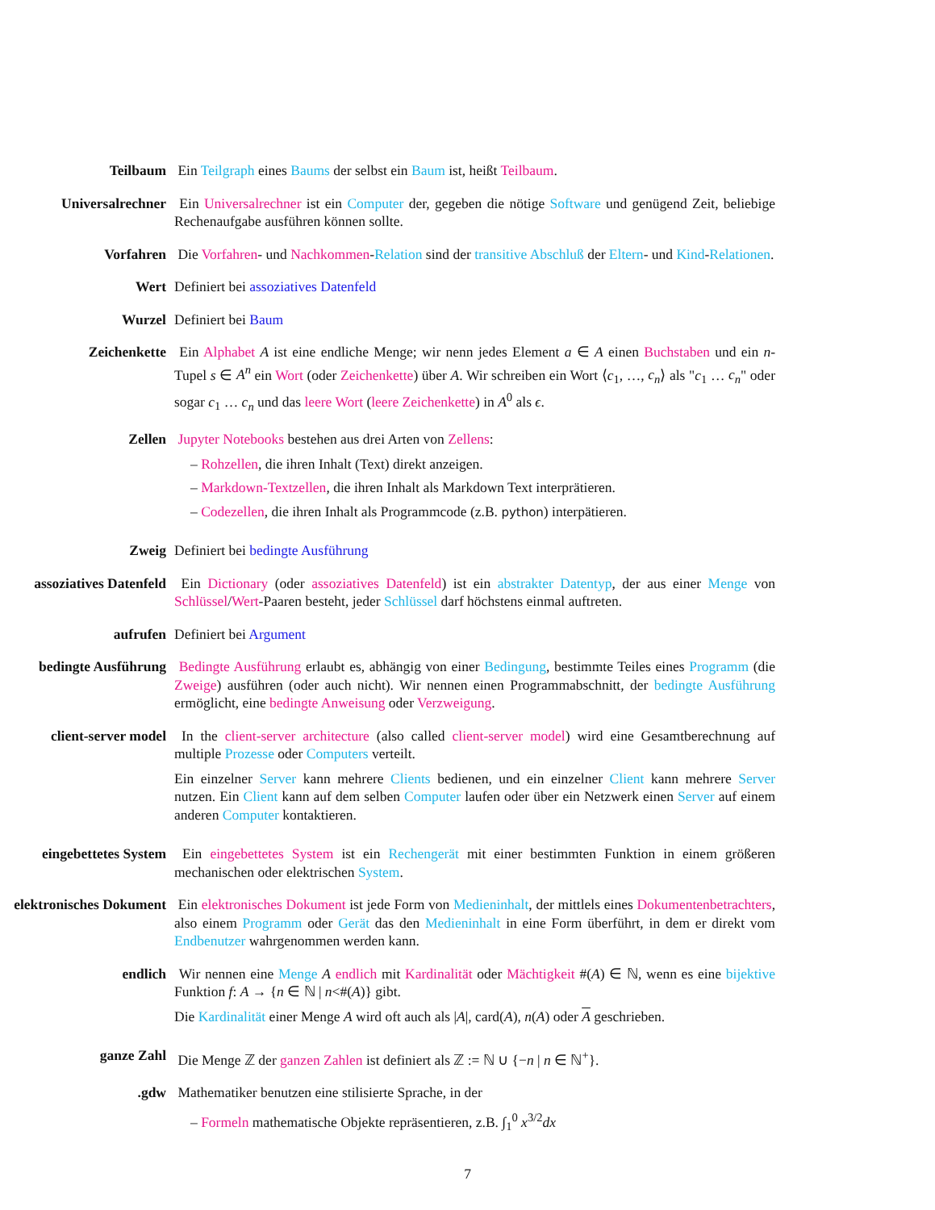Teilbaum Ein Teilgraph eines Baums der selbst ein Baum ist, heißt Teilbaum.
Universalrechner Ein Universalrechner ist ein Computer der, gegeben die nötige Software und genügend Zeit, beliebige Rechenaufgabe ausführen können sollte.
Vorfahren Die Vorfahren- und Nachkommen-Relation sind der transitive Abschluß der Eltern- und Kind-Relationen.
Wert Definiert bei assoziatives Datenfeld
Wurzel Definiert bei Baum
Zeichenkette Ein Alphabet A ist eine endliche Menge; wir nenn jedes Element a ∈ A einen Buchstaben und ein n-Tupel s ∈ A<sup>n</sup> ein Wort (oder Zeichenkette) über A. Wir schreiben ein Wort ⟨c<sub>1</sub>, …, c<sub>n</sub>⟩ als "c<sub>1</sub> … c<sub>n</sub>" oder sogar c<sub>1</sub> … c<sub>n</sub> und das leere Wort (leere Zeichenkette) in A<sup>0</sup> als ϵ.
Zellen Jupyter Notebooks bestehen aus drei Arten von Zellens:
– Rohzellen, die ihren Inhalt (Text) direkt anzeigen.
– Markdown-Textzellen, die ihren Inhalt als Markdown Text interprätieren.
– Codezellen, die ihren Inhalt als Programmcode (z.B. python) interpätieren.
Zweig Definiert bei bedingte Ausführung
assoziatives Datenfeld Ein Dictionary (oder assoziatives Datenfeld) ist ein abstrakter Datentyp, der aus einer Menge von Schlüssel/Wert-Paaren besteht, jeder Schlüssel darf höchstens einmal auftreten.
aufrufen Definiert bei Argument
bedingte Ausführung Bedingte Ausführung erlaubt es, abhängig von einer Bedingung, bestimmte Teiles eines Programm (die Zweige) ausführen (oder auch nicht). Wir nennen einen Programmabschnitt, der bedingte Ausführung ermöglicht, eine bedingte Anweisung oder Verzweigung.
client-server model In the client-server architecture (also called client-server model) wird eine Gesamtberechnung auf multiple Prozesse oder Computers verteilt.
Ein einzelner Server kann mehrere Clients bedienen, und ein einzelner Client kann mehrere Server nutzen. Ein Client kann auf dem selben Computer laufen oder über ein Netzwerk einen Server auf einem anderen Computer kontaktieren.
eingebettetes System Ein eingebettetes System ist ein Rechengerät mit einer bestimmten Funktion in einem größeren mechanischen oder elektrischen System.
elektronisches Dokument Ein elektronisches Dokument ist jede Form von Medieninhalt, der mittlels eines Dokumentenbetrachters, also einem Programm oder Gerät das den Medieninhalt in eine Form überführt, in dem er direkt vom Endbenutzer wahrgenommen werden kann.
endlich Wir nennen eine Menge A endlich mit Kardinalität oder Mächtigkeit #(A) ∈ ℕ, wenn es eine bijektive Funktion f: A → {n ∈ ℕ | n<#(A)} gibt.
Die Kardinalität einer Menge A wird oft auch als |A|, card(A), n(A) oder A geschrieben.
ganze Zahl Die Menge ℤ der ganzen Zahlen ist definiert als ℤ := ℕ ∪ {−n | n ∈ ℕ<sup>+</sup>}.
gdw. Mathematiker benutzen eine stilisierte Sprache, in der
– Formeln mathematische Objekte repräsentieren, z.B. ∫<sub>1</sub><sup>0</sup> x<sup>3/2</sup>dx
7